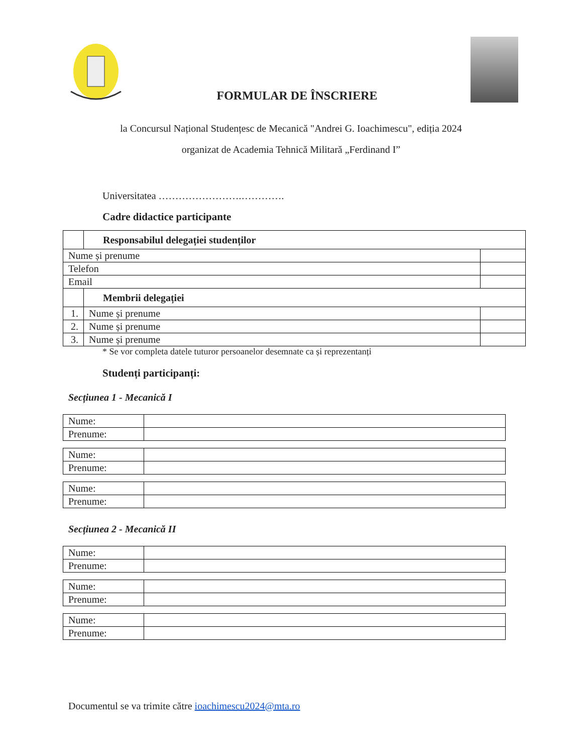FORMULAR DE ÎNSCRIERE
la Concursul Național Studențesc de Mecanică "Andrei G. Ioachimescu", ediția 2024
organizat de Academia Tehnică Militară „Ferdinand I”
Universitatea …………………….………….
Cadre didactice participante
| | Responsabilul delegației studenților | |
| Nume și prenume | | |
| Telefon | | |
| Email | | |
| | Membrii delegației | |
| 1. | Nume și prenume | |
| 2. | Nume și prenume | |
| 3. | Nume și prenume | |
* Se vor completa datele tuturor persoanelor desemnate ca și reprezentanți
Studenți participanți:
Secțiunea 1 - Mecanică I
| Nume: | |
| Prenume: | |
| Nume: | |
| Prenume: | |
| Nume: | |
| Prenume: | |
Secțiunea 2 - Mecanică II
| Nume: | |
| Prenume: | |
| Nume: | |
| Prenume: | |
| Nume: | |
| Prenume: | |
Documentul se va trimite către ioachimescu2024@mta.ro